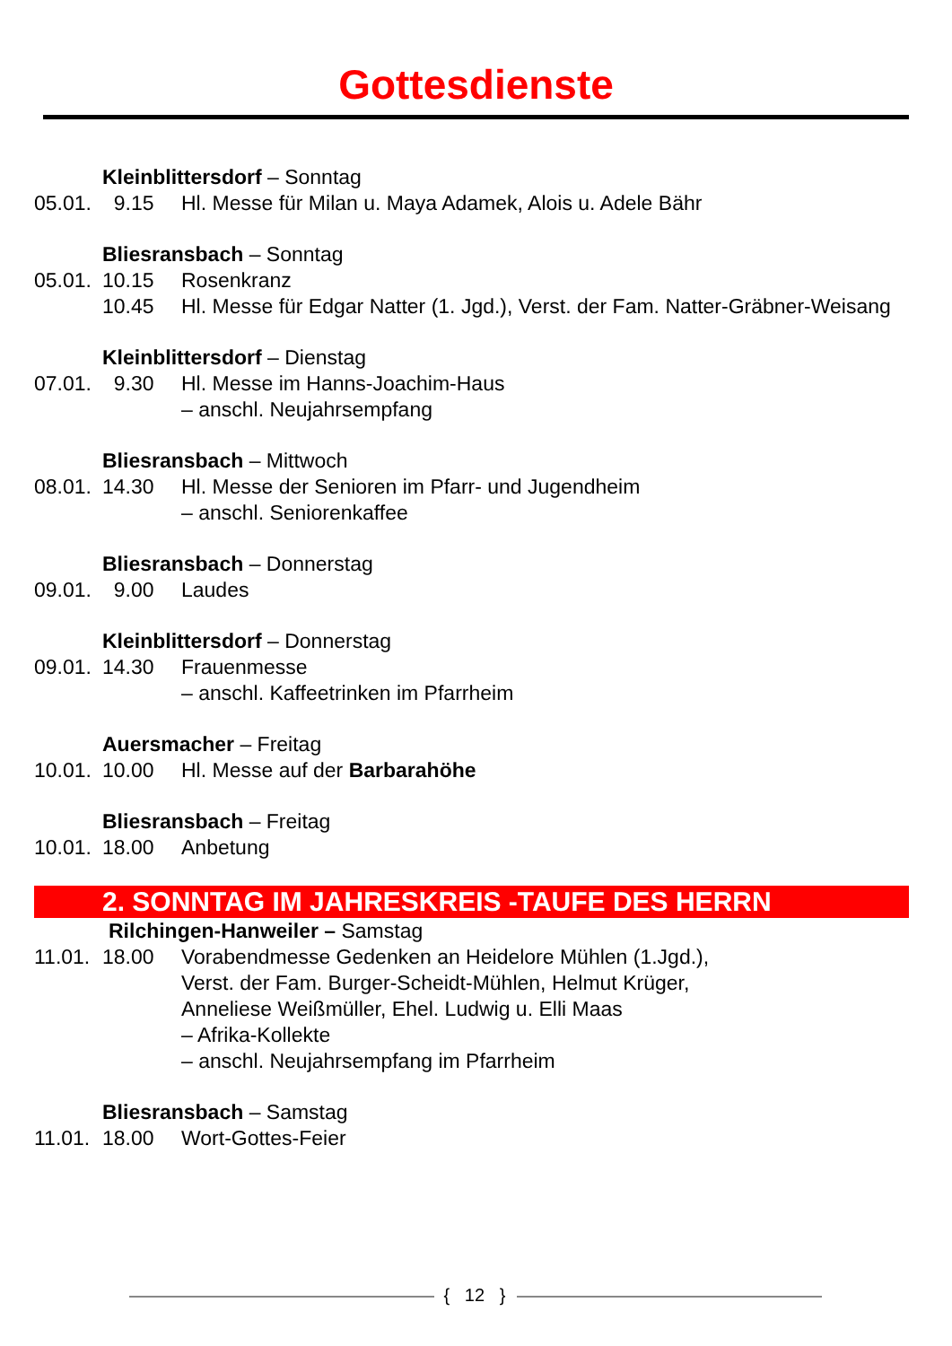Gottesdienste
Kleinblittersdorf – Sonntag
05.01. 9.15 Hl. Messe für Milan u. Maya Adamek, Alois u. Adele Bähr
Bliesransbach – Sonntag
05.01. 10.15 Rosenkranz
10.45 Hl. Messe für Edgar Natter (1. Jgd.), Verst. der Fam. Natter-Gräbner-Weisang
Kleinblittersdorf – Dienstag
07.01. 9.30 Hl. Messe im Hanns-Joachim-Haus
– anschl. Neujahrsempfang
Bliesransbach – Mittwoch
08.01. 14.30 Hl. Messe der Senioren im Pfarr- und Jugendheim
– anschl. Seniorenkaffee
Bliesransbach – Donnerstag
09.01. 9.00 Laudes
Kleinblittersdorf – Donnerstag
09.01. 14.30 Frauenmesse
– anschl. Kaffeetrinken im Pfarrheim
Auersmacher – Freitag
10.01. 10.00 Hl. Messe auf der Barbarahöhe
Bliesransbach – Freitag
10.01. 18.00 Anbetung
2. SONNTAG IM JAHRESKREIS -TAUFE DES HERRN
Rilchingen-Hanweiler – Samstag
11.01. 18.00 Vorabendmesse Gedenken an Heidelore Mühlen (1.Jgd.),
Verst. der Fam. Burger-Scheidt-Mühlen, Helmut Krüger,
Anneliese Weißmüller, Ehel. Ludwig u. Elli Maas
– Afrika-Kollekte
– anschl. Neujahrsempfang im Pfarrheim
Bliesransbach – Samstag
11.01. 18.00 Wort-Gottes-Feier
{ 12 }